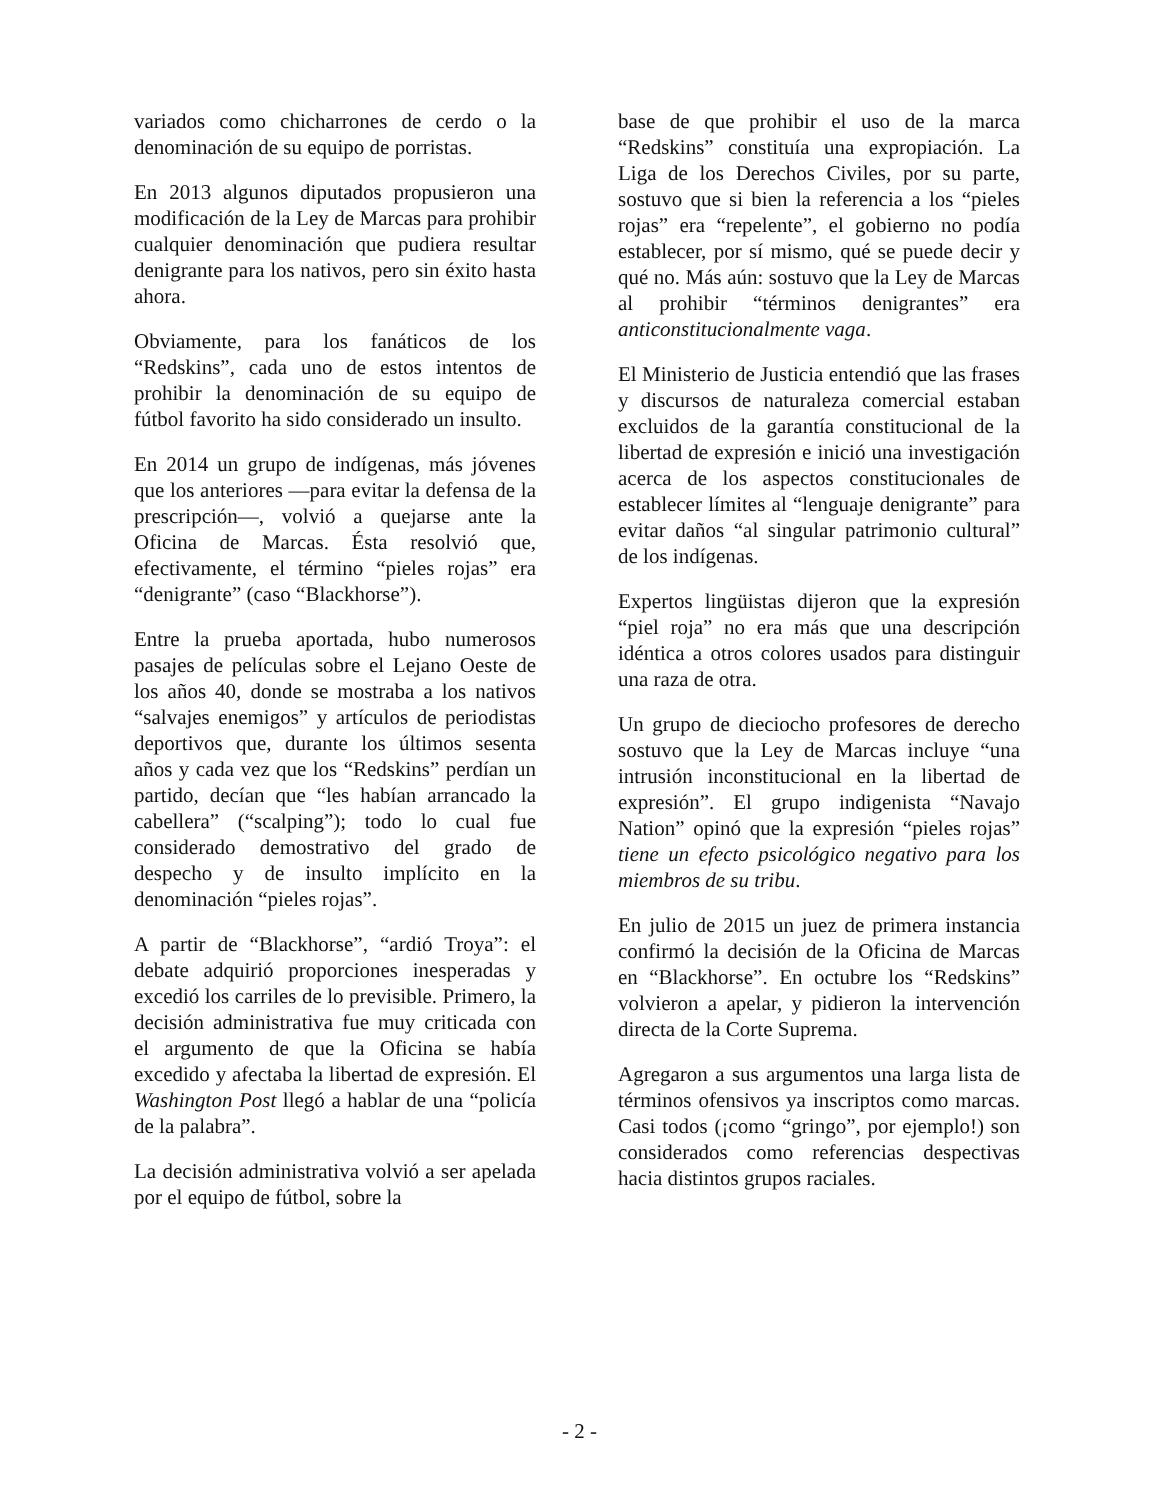variados como chicharrones de cerdo o la denominación de su equipo de porristas.
En 2013 algunos diputados propusieron una modificación de la Ley de Marcas para prohibir cualquier denominación que pudiera resultar denigrante para los nativos, pero sin éxito hasta ahora.
Obviamente, para los fanáticos de los “Redskins”, cada uno de estos intentos de prohibir la denominación de su equipo de fútbol favorito ha sido considerado un insulto.
En 2014 un grupo de indígenas, más jóvenes que los anteriores —para evitar la defensa de la prescripción—, volvió a quejarse ante la Oficina de Marcas. Ésta resolvió que, efectivamente, el término “pieles rojas” era “denigrante” (caso “Blackhorse”).
Entre la prueba aportada, hubo numerosos pasajes de películas sobre el Lejano Oeste de los años 40, donde se mostraba a los nativos “salvajes enemigos” y artículos de periodistas deportivos que, durante los últimos sesenta años y cada vez que los “Redskins” perdían un partido, decían que “les habían arrancado la cabellera” (“scalping”); todo lo cual fue considerado demostrativo del grado de despecho y de insulto implícito en la denominación “pieles rojas”.
A partir de “Blackhorse”, “ardió Troya”: el debate adquirió proporciones inesperadas y excedió los carriles de lo previsible. Primero, la decisión administrativa fue muy criticada con el argumento de que la Oficina se había excedido y afectaba la libertad de expresión. El Washington Post llegó a hablar de una “policía de la palabra”.
La decisión administrativa volvió a ser apelada por el equipo de fútbol, sobre la
base de que prohibir el uso de la marca “Redskins” constituía una expropiación. La Liga de los Derechos Civiles, por su parte, sostuvo que si bien la referencia a los “pieles rojas” era “repelente”, el gobierno no podía establecer, por sí mismo, qué se puede decir y qué no. Más aún: sostuvo que la Ley de Marcas al prohibir “términos denigrantes” era anticonstitucionalmente vaga.
El Ministerio de Justicia entendió que las frases y discursos de naturaleza comercial estaban excluidos de la garantía constitucional de la libertad de expresión e inició una investigación acerca de los aspectos constitucionales de establecer límites al “lenguaje denigrante” para evitar daños “al singular patrimonio cultural” de los indígenas.
Expertos lingüistas dijeron que la expresión “piel roja” no era más que una descripción idéntica a otros colores usados para distinguir una raza de otra.
Un grupo de dieciocho profesores de derecho sostuvo que la Ley de Marcas incluye “una intrusión inconstitucional en la libertad de expresión”. El grupo indigenista “Navajo Nation” opinó que la expresión “pieles rojas” tiene un efecto psicológico negativo para los miembros de su tribu.
En julio de 2015 un juez de primera instancia confirmó la decisión de la Oficina de Marcas en “Blackhorse”. En octubre los “Redskins” volvieron a apelar, y pidieron la intervención directa de la Corte Suprema.
Agregaron a sus argumentos una larga lista de términos ofensivos ya inscriptos como marcas. Casi todos (¡como “gringo”, por ejemplo!) son considerados como referencias despectivas hacia distintos grupos raciales.
- 2 -